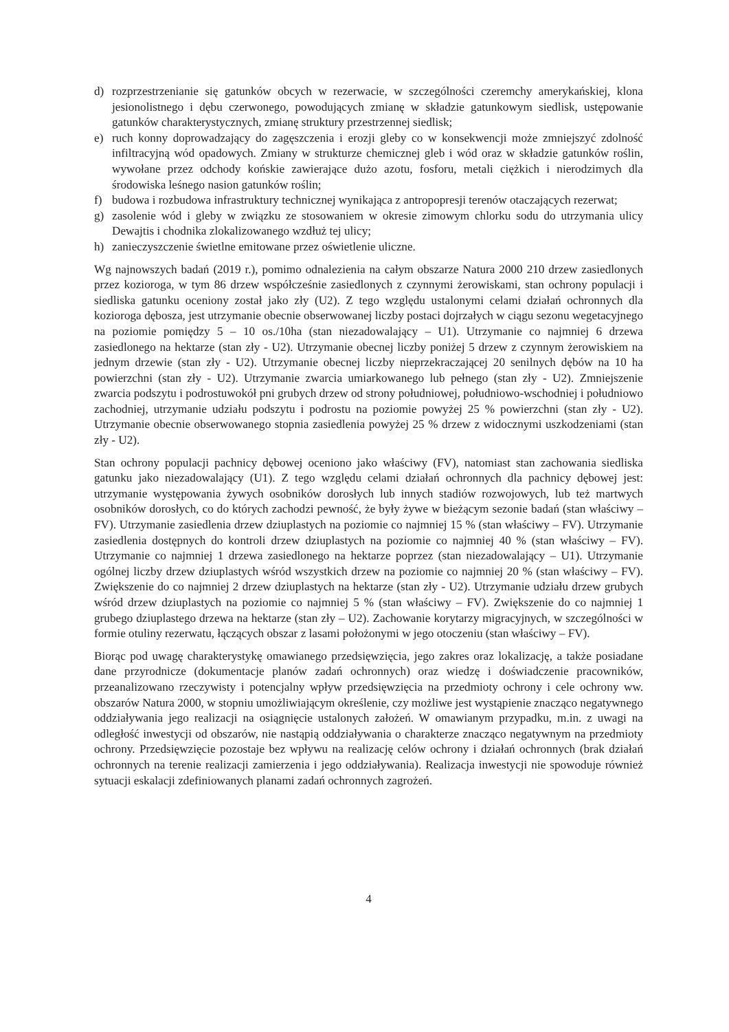d) rozprzestrzenianie się gatunków obcych w rezerwacie, w szczególności czeremchy amerykańskiej, klona jesionolistnego i dębu czerwonego, powodujących zmianę w składzie gatunkowym siedlisk, ustępowanie gatunków charakterystycznych, zmianę struktury przestrzennej siedlisk;
e) ruch konny doprowadzający do zagęszczenia i erozji gleby co w konsekwencji może zmniejszyć zdolność infiltracyjną wód opadowych. Zmiany w strukturze chemicznej gleb i wód oraz w składzie gatunków roślin, wywołane przez odchody końskie zawierające dużo azotu, fosforu, metali ciężkich i nierodzimych dla środowiska leśnego nasion gatunków roślin;
f) budowa i rozbudowa infrastruktury technicznej wynikająca z antropopresji terenów otaczających rezerwat;
g) zasolenie wód i gleby w związku ze stosowaniem w okresie zimowym chlorku sodu do utrzymania ulicy Dewajtis i chodnika zlokalizowanego wzdłuż tej ulicy;
h) zanieczyszczenie świetlne emitowane przez oświetlenie uliczne.
Wg najnowszych badań (2019 r.), pomimo odnalezienia na całym obszarze Natura 2000 210 drzew zasiedlonych przez kozioroga, w tym 86 drzew współcześnie zasiedlonych z czynnymi żerowiskami, stan ochrony populacji i siedliska gatunku oceniony został jako zły (U2). Z tego względu ustalonymi celami działań ochronnych dla kozioroga dębosza, jest utrzymanie obecnie obserwowanej liczby postaci dojrzałych w ciągu sezonu wegetacyjnego na poziomie pomiędzy 5 – 10 os./10ha (stan niezadowalający – U1). Utrzymanie co najmniej 6 drzewa zasiedlonego na hektarze (stan zły - U2). Utrzymanie obecnej liczby poniżej 5 drzew z czynnym żerowiskiem na jednym drzewie (stan zły - U2). Utrzymanie obecnej liczby nieprzekraczającej 20 senilnych dębów na 10 ha powierzchni (stan zły - U2). Utrzymanie zwarcia umiarkowanego lub pełnego (stan zły - U2). Zmniejszenie zwarcia podszytu i podrostuwokół pni grubych drzew od strony południowej, południowo-wschodniej i południowo zachodniej, utrzymanie udziału podszytu i podrostu na poziomie powyżej 25 % powierzchni (stan zły - U2). Utrzymanie obecnie obserwowanego stopnia zasiedlenia powyżej 25 % drzew z widocznymi uszkodzeniami (stan zły - U2).
Stan ochrony populacji pachnicy dębowej oceniono jako właściwy (FV), natomiast stan zachowania siedliska gatunku jako niezadowalający (U1). Z tego względu celami działań ochronnych dla pachnicy dębowej jest: utrzymanie występowania żywych osobników dorosłych lub innych stadiów rozwojowych, lub też martwych osobników dorosłych, co do których zachodzi pewność, że były żywe w bieżącym sezonie badań (stan właściwy – FV). Utrzymanie zasiedlenia drzew dziuplastych na poziomie co najmniej 15 % (stan właściwy – FV). Utrzymanie zasiedlenia dostępnych do kontroli drzew dziuplastych na poziomie co najmniej 40 % (stan właściwy – FV). Utrzymanie co najmniej 1 drzewa zasiedlonego na hektarze poprzez (stan niezadowalający – U1). Utrzymanie ogólnej liczby drzew dziuplastych wśród wszystkich drzew na poziomie co najmniej 20 % (stan właściwy – FV). Zwiększenie do co najmniej 2 drzew dziuplastych na hektarze (stan zły - U2). Utrzymanie udziału drzew grubych wśród drzew dziuplastych na poziomie co najmniej 5 % (stan właściwy – FV). Zwiększenie do co najmniej 1 grubego dziuplastego drzewa na hektarze (stan zły – U2). Zachowanie korytarzy migracyjnych, w szczególności w formie otuliny rezerwatu, łączących obszar z lasami położonymi w jego otoczeniu (stan właściwy – FV).
Biorąc pod uwagę charakterystykę omawianego przedsięwzięcia, jego zakres oraz lokalizację, a także posiadane dane przyrodnicze (dokumentacje planów zadań ochronnych) oraz wiedzę i doświadczenie pracowników, przeanalizowano rzeczywisty i potencjalny wpływ przedsięwzięcia na przedmioty ochrony i cele ochrony ww. obszarów Natura 2000, w stopniu umożliwiającym określenie, czy możliwe jest wystąpienie znacząco negatywnego oddziaływania jego realizacji na osiągnięcie ustalonych założeń. W omawianym przypadku, m.in. z uwagi na odległość inwestycji od obszarów, nie nastąpią oddziaływania o charakterze znacząco negatywnym na przedmioty ochrony. Przedsięwzięcie pozostaje bez wpływu na realizację celów ochrony i działań ochronnych (brak działań ochronnych na terenie realizacji zamierzenia i jego oddziaływania). Realizacja inwestycji nie spowoduje również sytuacji eskalacji zdefiniowanych planami zadań ochronnych zagrożeń.
4